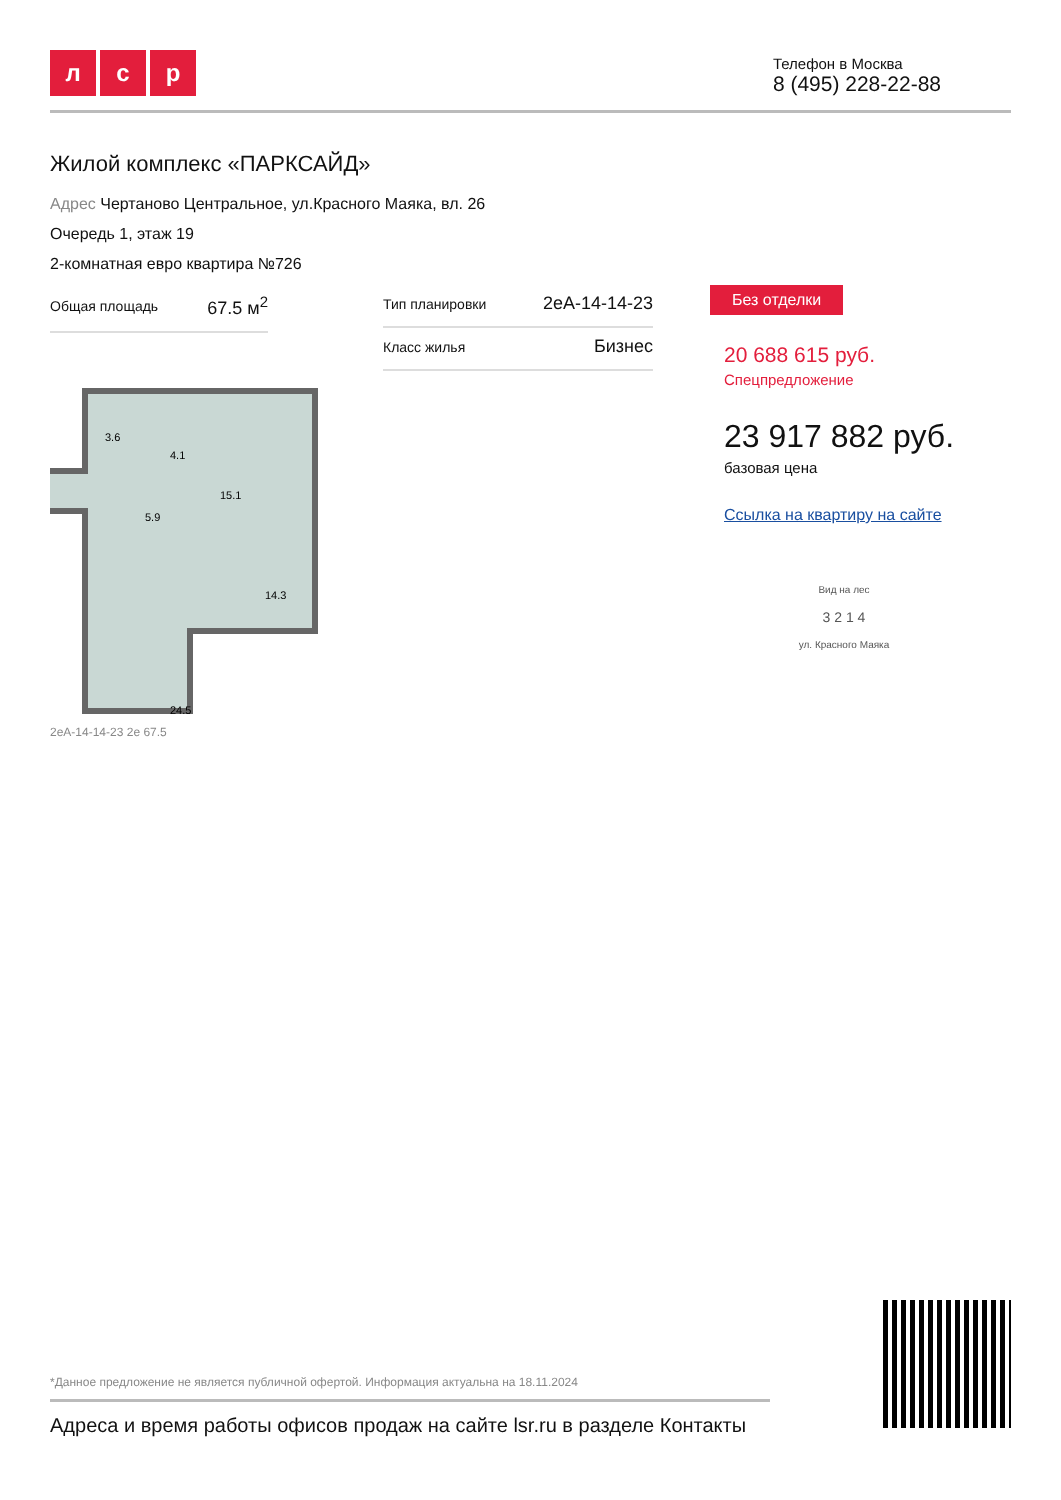лс р
Телефон в Москва
8 (495) 228-22-88
Жилой комплекс «ПАРКСАЙД»
Адрес Чертаново Центральное, ул.Красного Маяка, вл. 26
Очередь 1, этаж 19
2-комнатная евро квартира №726
Общая площадь 67.5 м<sup>2</sup>
Тип планировки 2еА-14-14-23
Класс жилья Бизнес
3.6
4.1
15.1
5.9
14.3
24.5
2еА-14-14-23 2е 67.5
Без отделки
20 688 615 руб.
Спецпредложение
23 917 882 руб.
базовая цена
Ссылка на квартиру на сайте
Вид на лес
3 2 1 4
ул. Красного Маяка
*Данное предложение не является публичной офертой. Информация актуальна на 18.11.2024
Адреса и время работы офисов продаж на сайте lsr.ru в разделе Контакты